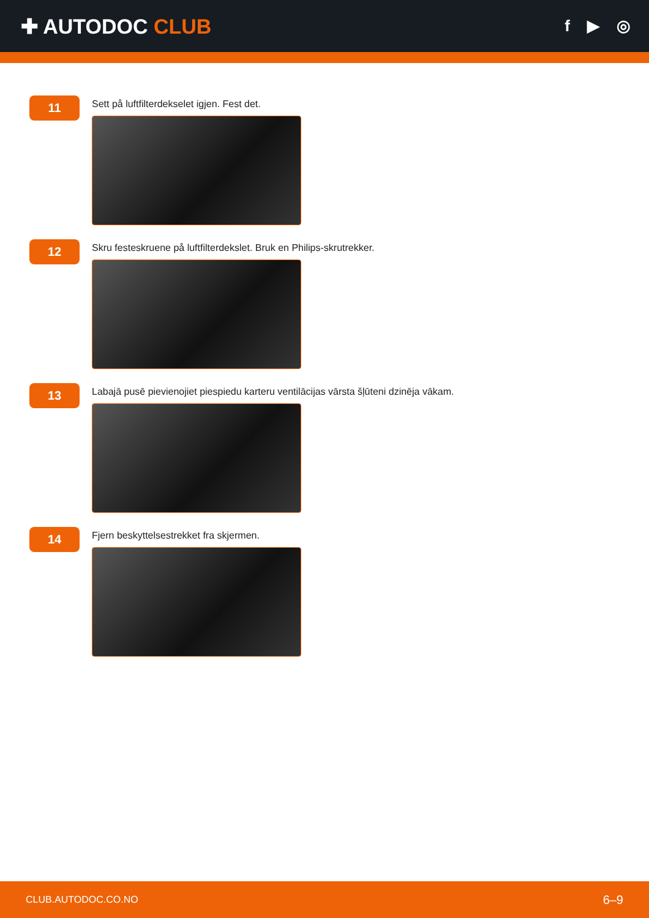✚ AUTODOC CLUB
f ▶ ◎
11
Sett på luftfilterdekselet igjen. Fest det.
12
Skru festeskruene på luftfilterdekslet. Bruk en Philips-skrutrekker.
13
Labajā pusē pievienojiet piespiedu karteru ventilācijas vārsta šļūteni dzinēja vākam.
14
Fjern beskyttelsestrekket fra skjermen.
CLUB.AUTODOC.CO.NO 6–9